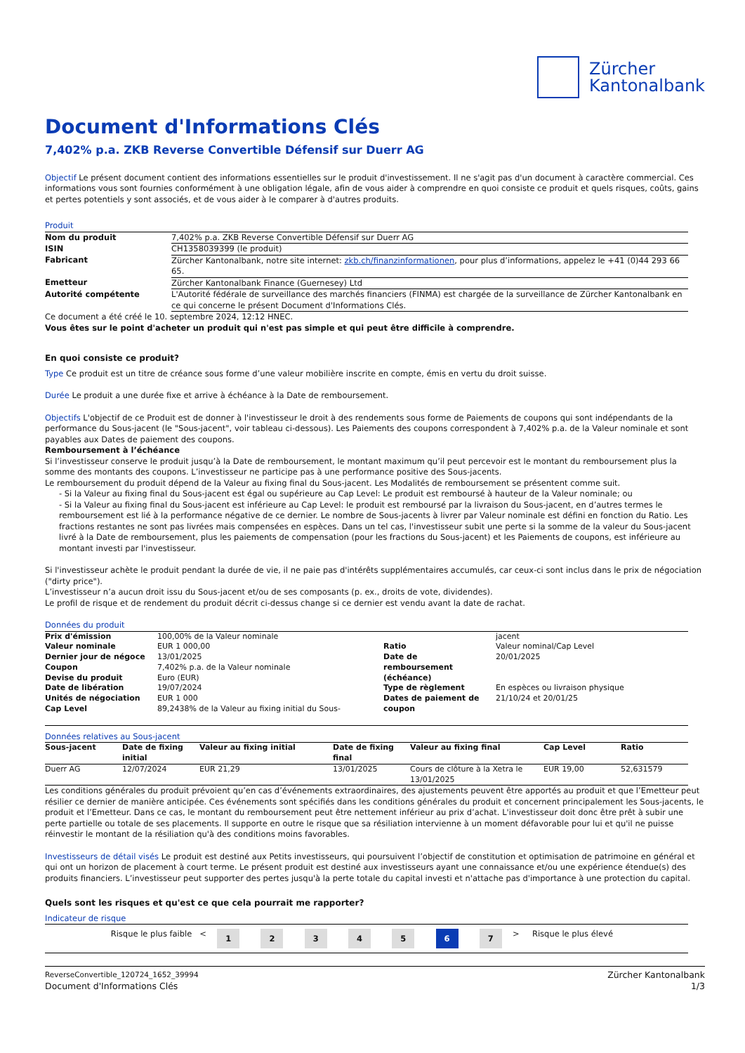Zürcher
Kantonalbank
Document d'Informations Clés
7,402% p.a. ZKB Reverse Convertible Défensif sur Duerr AG
Objectif Le présent document contient des informations essentielles sur le produit d'investissement. Il ne s'agit pas d'un document à caractère commercial. Ces informations vous sont fournies conformément à une obligation légale, afin de vous aider à comprendre en quoi consiste ce produit et quels risques, coûts, gains et pertes potentiels y sont associés, et de vous aider à le comparer à d'autres produits.
Produit
| Nom du produit | 7,402% p.a. ZKB Reverse Convertible Défensif sur Duerr AG |
| ISIN | CH1358039399 (le produit) |
| Fabricant | Zürcher Kantonalbank, notre site internet: zkb.ch/finanzinformationen , pour plus d’informations, appelez le +41 (0)44 293 66 65. |
| Emetteur | Zürcher Kantonalbank Finance (Guernesey) Ltd |
| Autorité compétente | L'Autorité fédérale de surveillance des marchés financiers (FINMA) est chargée de la surveillance de Zürcher Kantonalbank en ce qui concerne le présent Document d'Informations Clés. |
Ce document a été créé le 10. septembre 2024, 12:12 HNEC.
Vous êtes sur le point d'acheter un produit qui n'est pas simple et qui peut être difficile à comprendre.
En quoi consiste ce produit?
Type Ce produit est un titre de créance sous forme d’une valeur mobilière inscrite en compte, émis en vertu du droit suisse.
Durée Le produit a une durée fixe et arrive à échéance à la Date de remboursement.
Objectifs L'objectif de ce Produit est de donner à l'investisseur le droit à des rendements sous forme de Paiements de coupons qui sont indépendants de la performance du Sous-jacent (le "Sous-jacent", voir tableau ci-dessous). Les Paiements des coupons correspondent à 7,402% p.a. de la Valeur nominale et sont payables aux Dates de paiement des coupons.
Remboursement à l’échéance
Si l’investisseur conserve le produit jusqu’à la Date de remboursement, le montant maximum qu’il peut percevoir est le montant du remboursement plus la somme des montants des coupons. L’investisseur ne participe pas à une performance positive des Sous-jacents.
Le remboursement du produit dépend de la Valeur au fixing final du Sous-jacent. Les Modalités de remboursement se présentent comme suit.
- Si la Valeur au fixing final du Sous-jacent est égal ou supérieure au Cap Level: Le produit est remboursé à hauteur de la Valeur nominale; ou
- Si la Valeur au fixing final du Sous-jacent est inférieure au Cap Level: le produit est remboursé par la livraison du Sous-jacent, en d’autres termes le remboursement est lié à la performance négative de ce dernier. Le nombre de Sous-jacents à livrer par Valeur nominale est défini en fonction du Ratio. Les fractions restantes ne sont pas livrées mais compensées en espèces. Dans un tel cas, l'investisseur subit une perte si la somme de la valeur du Sous-jacent livré à la Date de remboursement, plus les paiements de compensation (pour les fractions du Sous-jacent) et les Paiements de coupons, est inférieure au montant investi par l'investisseur.
Si l'investisseur achète le produit pendant la durée de vie, il ne paie pas d'intérêts supplémentaires accumulés, car ceux-ci sont inclus dans le prix de négociation ("dirty price").
L’investisseur n’a aucun droit issu du Sous-jacent et/ou de ses composants (p. ex., droits de vote, dividendes).
Le profil de risque et de rendement du produit décrit ci-dessus change si ce dernier est vendu avant la date de rachat.
Données du produit
| Prix d'émission Valeur nominale Dernier jour de négoce Coupon Devise du produit Date de libération Unités de négociation Cap Level | 100,00% de la Valeur nominale EUR 1 000,00 13/01/2025 7,402% p.a. de la Valeur nominale Euro (EUR) 19/07/2024 EUR 1 000 89,2438% de la Valeur au fixing initial du Sous- | Ratio Date de remboursement (échéance) Type de règlement Dates de paiement de coupon | jacent Valeur nominal/Cap Level 20/01/2025 En espèces ou livraison physique 21/10/24 et 20/01/25 |
Données relatives au Sous-jacent
| Sous-jacent | Date de fixing initial | Valeur au fixing initial | Date de fixing final | Valeur au fixing final | Cap Level | Ratio |
| --- | --- | --- | --- | --- | --- | --- |
| Duerr AG | 12/07/2024 | EUR 21,29 | 13/01/2025 | Cours de clôture à la Xetra le 13/01/2025 | EUR 19,00 | 52,631579 |
Les conditions générales du produit prévoient qu’en cas d’événements extraordinaires, des ajustements peuvent être apportés au produit et que l’Emetteur peut résilier ce dernier de manière anticipée. Ces événements sont spécifiés dans les conditions générales du produit et concernent principalement les Sous-jacents, le produit et l’Emetteur. Dans ce cas, le montant du remboursement peut être nettement inférieur au prix d’achat. L'investisseur doit donc être prêt à subir une perte partielle ou totale de ses placements. Il supporte en outre le risque que sa résiliation intervienne à un moment défavorable pour lui et qu'il ne puisse réinvestir le montant de la résiliation qu'à des conditions moins favorables.
Investisseurs de détail visés Le produit est destiné aux Petits investisseurs, qui poursuivent l’objectif de constitution et optimisation de patrimoine en général et qui ont un horizon de placement à court terme. Le présent produit est destiné aux investisseurs ayant une connaissance et/ou une expérience étendue(s) des produits financiers. L’investisseur peut supporter des pertes jusqu'à la perte totale du capital investi et n'attache pas d'importance à une protection du capital.
Quels sont les risques et qu'est ce que cela pourrait me rapporter?
Indicateur de risque
| Risque le plus faible < | 1 | 2 | 3 | 4 | 5 | 6 | 7 | > Risque le plus élevé |
ReverseConvertible_120724_1652_39994
Document d'Informations Clés
Zürcher Kantonalbank
1/3